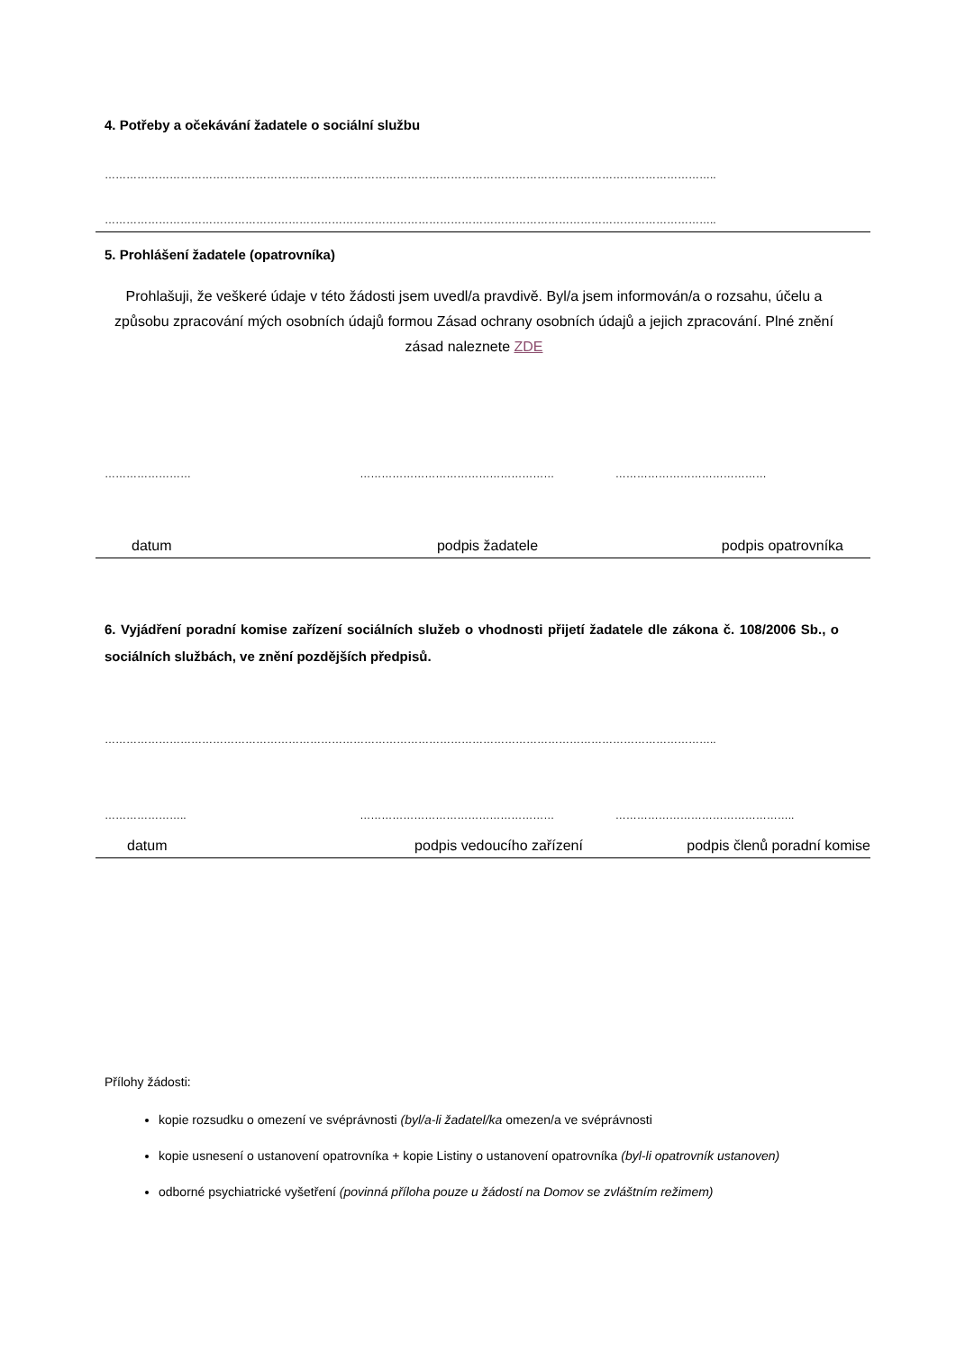4. Potřeby a očekávání žadatele o sociální službu
……………………………………………………………………………………………………………………………………………………..
……………………………………………………………………………………………………………………………………………………..
5. Prohlášení žadatele (opatrovníka)
Prohlašuji, že veškeré údaje v této žádosti jsem uvedl/a pravdivě. Byl/a jsem informován/a o rozsahu, účelu a způsobu zpracování mých osobních údajů formou Zásad ochrany osobních údajů a jejich zpracování. Plné znění zásad naleznete ZDE
…………………… ……………………………………………… ……………………………………
datum podpis žadatele podpis opatrovníka
6. Vyjádření poradní komise zařízení sociálních služeb o vhodnosti přijetí žadatele dle zákona č. 108/2006 Sb., o sociálních službách, ve znění pozdějších předpisů.
……………………………………………………………………………………………………………………………………………………..
………………….. ……………………………………………… …………………………………………..
datum podpis vedoucího zařízení podpis členů poradní komise
Přílohy žádosti:
kopie rozsudku o omezení ve svéprávnosti (byl/a-li žadatel/ka omezen/a ve svéprávnosti
kopie usnesení o ustanovení opatrovníka + kopie Listiny o ustanovení opatrovníka (byl-li opatrovník ustanoven)
odborné psychiatrické vyšetření (povinná příloha pouze u žádostí na Domov se zvláštním režimem)